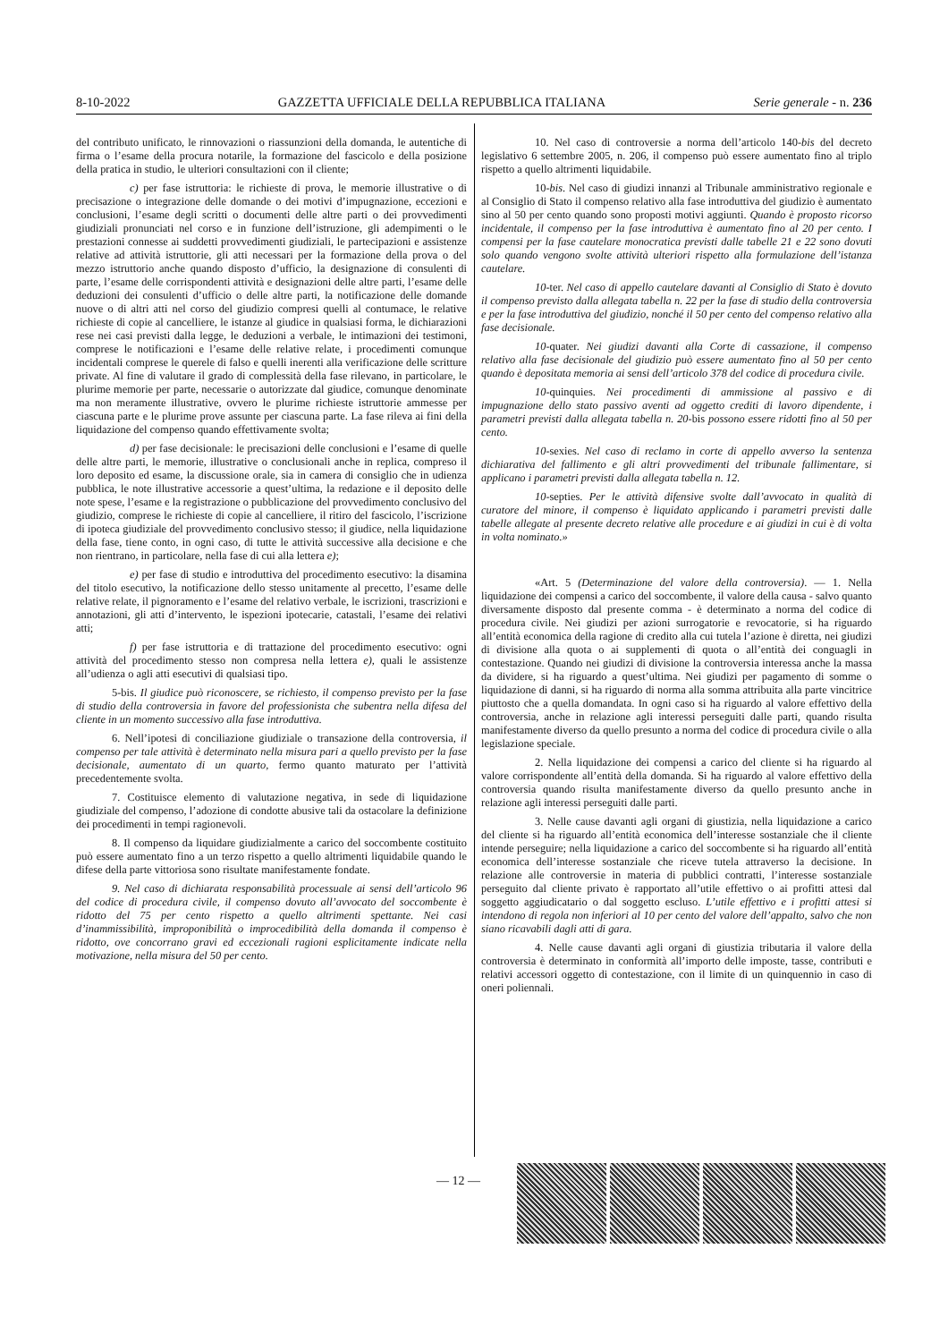8-10-2022 GAZZETTA UFFICIALE DELLA REPUBBLICA ITALIANA Serie generale - n. 236
del contributo unificato, le rinnovazioni o riassunzioni della domanda, le autentiche di firma o l’esame della procura notarile, la formazione del fascicolo e della posizione della pratica in studio, le ulteriori consultazioni con il cliente;
c) per fase istruttoria: le richieste di prova, le memorie illustrative o di precisazione o integrazione delle domande o dei motivi d’impugnazione, eccezioni e conclusioni, l’esame degli scritti o documenti delle altre parti o dei provvedimenti giudiziali pronunciati nel corso e in funzione dell’istruzione, gli adempimenti o le prestazioni connesse ai suddetti provvedimenti giudiziali, le partecipazioni e assistenze relative ad attività istruttorie, gli atti necessari per la formazione della prova o del mezzo istruttorio anche quando disposto d’ufficio, la designazione di consulenti di parte, l’esame delle corrispondenti attività e designazioni delle altre parti, l’esame delle deduzioni dei consulenti d’ufficio o delle altre parti, la notificazione delle domande nuove o di altri atti nel corso del giudizio compresi quelli al contumace, le relative richieste di copie al cancelliere, le istanze al giudice in qualsiasi forma, le dichiarazioni rese nei casi previsti dalla legge, le deduzioni a verbale, le intimazioni dei testimoni, comprese le notificazioni e l’esame delle relative relate, i procedimenti comunque incidentali comprese le querele di falso e quelli inerenti alla verificazione delle scritture private. Al fine di valutare il grado di complessità della fase rilevano, in particolare, le plurime memorie per parte, necessarie o autorizzate dal giudice, comunque denominate ma non meramente illustrative, ovvero le plurime richieste istruttorie ammesse per ciascuna parte e le plurime prove assunte per ciascuna parte. La fase rileva ai fini della liquidazione del compenso quando effettivamente svolta;
d) per fase decisionale: le precisazioni delle conclusioni e l’esame di quelle delle altre parti, le memorie, illustrative o conclusionali anche in replica, compreso il loro deposito ed esame, la discussione orale, sia in camera di consiglio che in udienza pubblica, le note illustrative accessorie a quest’ultima, la redazione e il deposito delle note spese, l’esame e la registrazione o pubblicazione del provvedimento conclusivo del giudizio, comprese le richieste di copie al cancelliere, il ritiro del fascicolo, l’iscrizione di ipoteca giudiziale del provvedimento conclusivo stesso; il giudice, nella liquidazione della fase, tiene conto, in ogni caso, di tutte le attività successive alla decisione e che non rientrano, in particolare, nella fase di cui alla lettera e);
e) per fase di studio e introduttiva del procedimento esecutivo: la disamina del titolo esecutivo, la notificazione dello stesso unitamente al precetto, l’esame delle relative relate, il pignoramento e l’esame del relativo verbale, le iscrizioni, trascrizioni e annotazioni, gli atti d’intervento, le ispezioni ipotecarie, catastali, l’esame dei relativi atti;
f) per fase istruttoria e di trattazione del procedimento esecutivo: ogni attività del procedimento stesso non compresa nella lettera e), quali le assistenze all’udienza o agli atti esecutivi di qualsiasi tipo.
5-bis. Il giudice può riconoscere, se richiesto, il compenso previsto per la fase di studio della controversia in favore del professionista che subentra nella difesa del cliente in un momento successivo alla fase introduttiva.
6. Nell’ipotesi di conciliazione giudiziale o transazione della controversia, il compenso per tale attività è determinato nella misura pari a quello previsto per la fase decisionale, aumentato di un quarto, fermo quanto maturato per l’attività precedentemente svolta.
7. Costituisce elemento di valutazione negativa, in sede di liquidazione giudiziale del compenso, l’adozione di condotte abusive tali da ostacolare la definizione dei procedimenti in tempi ragionevoli.
8. Il compenso da liquidare giudizialmente a carico del soccombente costituito può essere aumentato fino a un terzo rispetto a quello altrimenti liquidabile quando le difese della parte vittoriosa sono risultate manifestamente fondate.
9. Nel caso di dichiarata responsabilità processuale ai sensi dell’articolo 96 del codice di procedura civile, il compenso dovuto all’avvocato del soccombente è ridotto del 75 per cento rispetto a quello altrimenti spettante. Nei casi d’inammissibilità, improponibilità o improcedibilità della domanda il compenso è ridotto, ove concorrano gravi ed eccezionali ragioni esplicitamente indicate nella motivazione, nella misura del 50 per cento.
10. Nel caso di controversie a norma dell’articolo 140-bis del decreto legislativo 6 settembre 2005, n. 206, il compenso può essere aumentato fino al triplo rispetto a quello altrimenti liquidabile.
10-bis. Nel caso di giudizi innanzi al Tribunale amministrativo regionale e al Consiglio di Stato il compenso relativo alla fase introduttiva del giudizio è aumentato sino al 50 per cento quando sono proposti motivi aggiunti. Quando è proposto ricorso incidentale, il compenso per la fase introduttiva è aumentato fino al 20 per cento. I compensi per la fase cautelare monocratica previsti dalle tabelle 21 e 22 sono dovuti solo quando vengono svolte attività ulteriori rispetto alla formulazione dell’istanza cautelare.
10-ter. Nel caso di appello cautelare davanti al Consiglio di Stato è dovuto il compenso previsto dalla allegata tabella n. 22 per la fase di studio della controversia e per la fase introduttiva del giudizio, nonché il 50 per cento del compenso relativo alla fase decisionale.
10-quater. Nei giudizi davanti alla Corte di cassazione, il compenso relativo alla fase decisionale del giudizio può essere aumentato fino al 50 per cento quando è depositata memoria ai sensi dell’articolo 378 del codice di procedura civile.
10-quinquies. Nei procedimenti di ammissione al passivo e di impugnazione dello stato passivo aventi ad oggetto crediti di lavoro dipendente, i parametri previsti dalla allegata tabella n. 20-bis possono essere ridotti fino al 50 per cento.
10-sexies. Nel caso di reclamo in corte di appello avverso la sentenza dichiarativa del fallimento e gli altri provvedimenti del tribunale fallimentare, si applicano i parametri previsti dalla allegata tabella n. 12.
10-septies. Per le attività difensive svolte dall’avvocato in qualità di curatore del minore, il compenso è liquidato applicando i parametri previsti dalle tabelle allegate al presente decreto relative alle procedure e ai giudizi in cui è di volta in volta nominato.»
«Art. 5 (Determinazione del valore della controversia). — 1. Nella liquidazione dei compensi a carico del soccombente, il valore della causa - salvo quanto diversamente disposto dal presente comma - è determinato a norma del codice di procedura civile. Nei giudizi per azioni surrogatorie e revocatorie, si ha riguardo all’entità economica della ragione di credito alla cui tutela l’azione è diretta, nei giudizi di divisione alla quota o ai supplementi di quota o all’entità dei conguagli in contestazione. Quando nei giudizi di divisione la controversia interessa anche la massa da dividere, si ha riguardo a quest’ultima. Nei giudizi per pagamento di somme o liquidazione di danni, si ha riguardo di norma alla somma attribuita alla parte vincitrice piuttosto che a quella domandata. In ogni caso si ha riguardo al valore effettivo della controversia, anche in relazione agli interessi perseguiti dalle parti, quando risulta manifestamente diverso da quello presunto a norma del codice di procedura civile o alla legislazione speciale.
2. Nella liquidazione dei compensi a carico del cliente si ha riguardo al valore corrispondente all’entità della domanda. Si ha riguardo al valore effettivo della controversia quando risulta manifestamente diverso da quello presunto anche in relazione agli interessi perseguiti dalle parti.
3. Nelle cause davanti agli organi di giustizia, nella liquidazione a carico del cliente si ha riguardo all’entità economica dell’interesse sostanziale che il cliente intende perseguire; nella liquidazione a carico del soccombente si ha riguardo all’entità economica dell’interesse sostanziale che riceve tutela attraverso la decisione. In relazione alle controversie in materia di pubblici contratti, l’interesse sostanziale perseguito dal cliente privato è rapportato all’utile effettivo o ai profitti attesi dal soggetto aggiudicatario o dal soggetto escluso. L’utile effettivo e i profitti attesi si intendono di regola non inferiori al 10 per cento del valore dell’appalto, salvo che non siano ricavabili dagli atti di gara.
4. Nelle cause davanti agli organi di giustizia tributaria il valore della controversia è determinato in conformità all’importo delle imposte, tasse, contributi e relativi accessori oggetto di contestazione, con il limite di un quinquennio in caso di oneri poliennali.
— 12 —